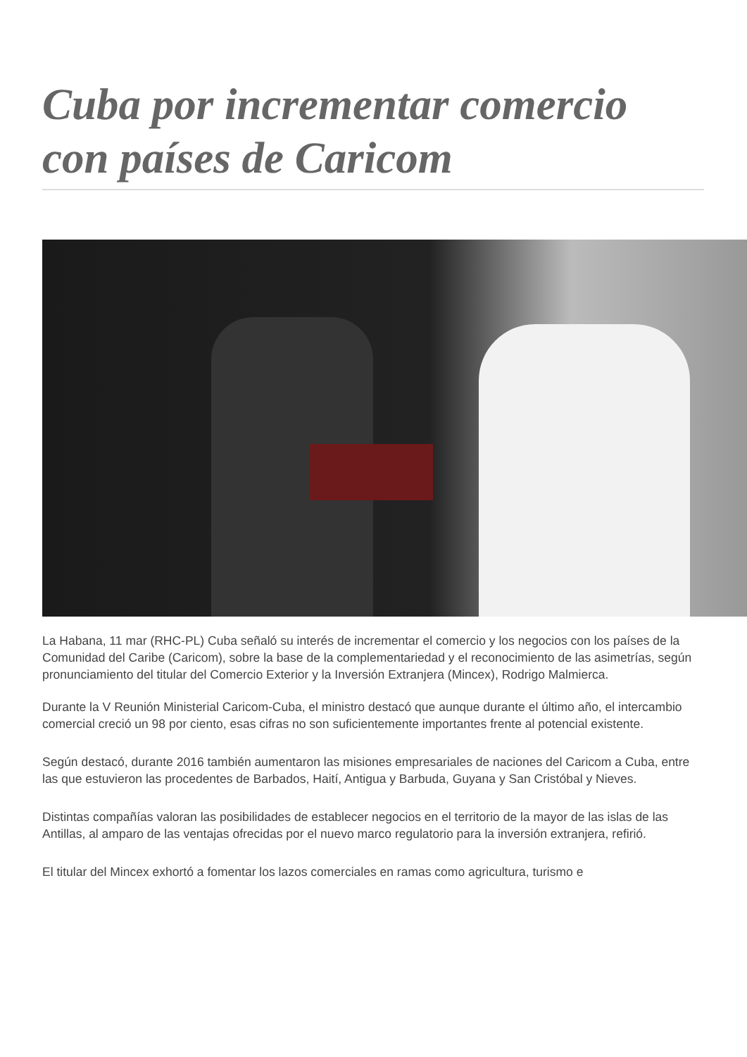Cuba por incrementar comercio con países de Caricom
La Habana, 11 mar (RHC-PL) Cuba señaló su interés de incrementar el comercio y los negocios con los países de la Comunidad del Caribe (Caricom), sobre la base de la complementariedad y el reconocimiento de las asimetrías, según pronunciamiento del titular del Comercio Exterior y la Inversión Extranjera (Mincex), Rodrigo Malmierca.
Durante la V Reunión Ministerial Caricom-Cuba, el ministro destacó que aunque durante el último año, el intercambio comercial creció un 98 por ciento, esas cifras no son suficientemente importantes frente al potencial existente.
Según destacó, durante 2016 también aumentaron las misiones empresariales de naciones del Caricom a Cuba, entre las que estuvieron las procedentes de Barbados, Haití, Antigua y Barbuda, Guyana y San Cristóbal y Nieves.
Distintas compañías valoran las posibilidades de establecer negocios en el territorio de la mayor de las islas de las Antillas, al amparo de las ventajas ofrecidas por el nuevo marco regulatorio para la inversión extranjera, refirió.
El titular del Mincex exhortó a fomentar los lazos comerciales en ramas como agricultura, turismo e